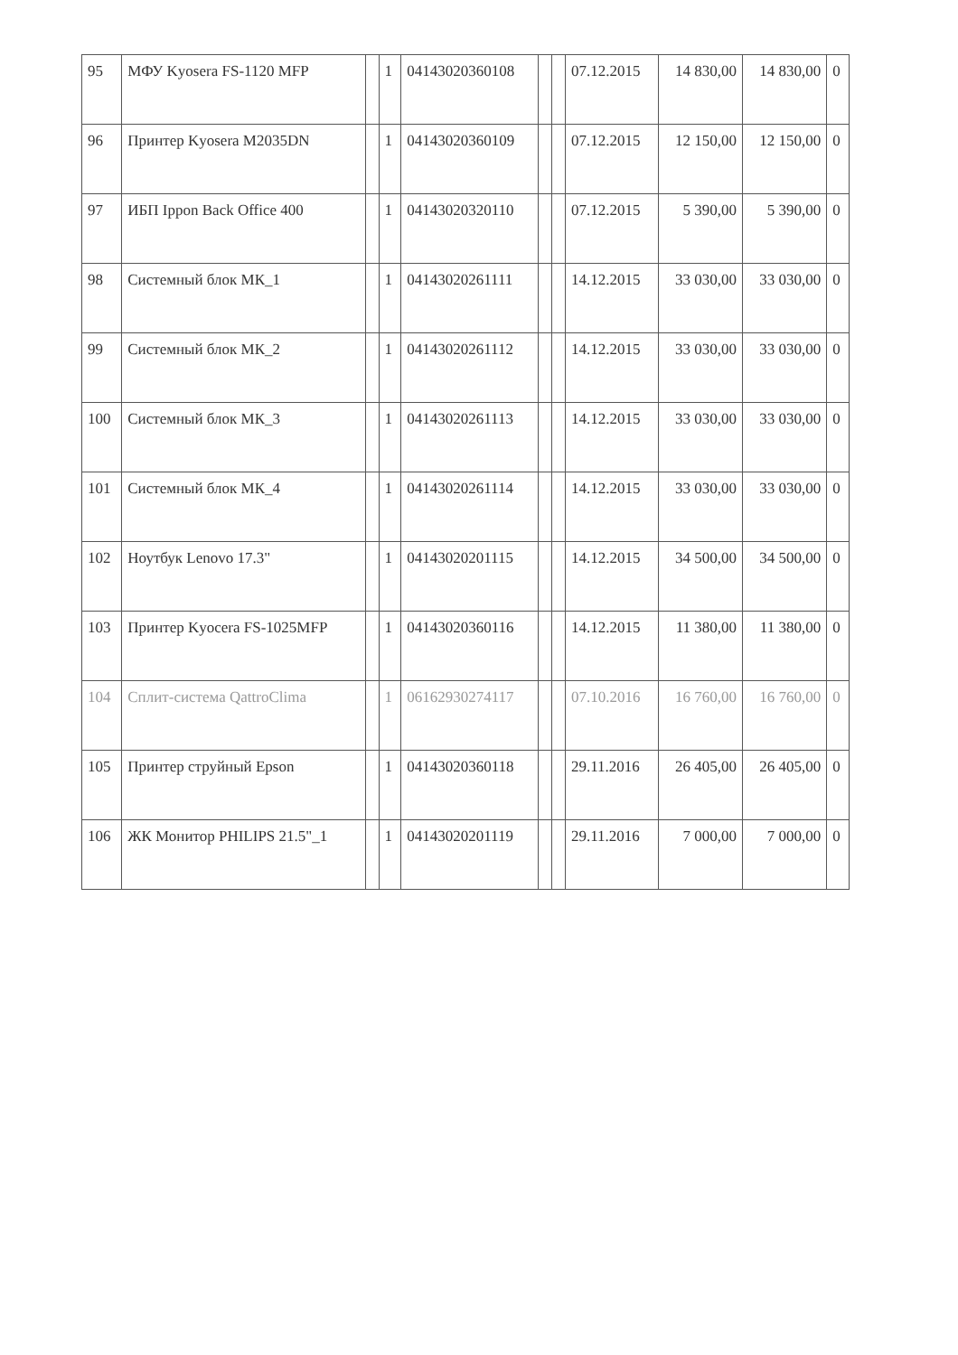| 95 | МФУ Kyosera FS-1120 MFP | | 1 | 04143020360108 | | | 07.12.2015 | 14 830,00 | 14 830,00 | 0 |
| 96 | Принтер Kyosera M2035DN | | 1 | 04143020360109 | | | 07.12.2015 | 12 150,00 | 12 150,00 | 0 |
| 97 | ИБП Ippon Back Office 400 | | 1 | 04143020320110 | | | 07.12.2015 | 5 390,00 | 5 390,00 | 0 |
| 98 | Системный блок МК_1 | | 1 | 04143020261111 | | | 14.12.2015 | 33 030,00 | 33 030,00 | 0 |
| 99 | Системный блок МК_2 | | 1 | 04143020261112 | | | 14.12.2015 | 33 030,00 | 33 030,00 | 0 |
| 100 | Системный блок МК_3 | | 1 | 04143020261113 | | | 14.12.2015 | 33 030,00 | 33 030,00 | 0 |
| 101 | Системный блок МК_4 | | 1 | 04143020261114 | | | 14.12.2015 | 33 030,00 | 33 030,00 | 0 |
| 102 | Ноутбук Lenovo 17.3" | | 1 | 04143020201115 | | | 14.12.2015 | 34 500,00 | 34 500,00 | 0 |
| 103 | Принтер Kyocera FS-1025MFP | | 1 | 04143020360116 | | | 14.12.2015 | 11 380,00 | 11 380,00 | 0 |
| 104 | Сплит-система QattroClima | | 1 | 06162930274117 | | | 07.10.2016 | 16 760,00 | 16 760,00 | 0 |
| 105 | Принтер струйный Epson | | 1 | 04143020360118 | | | 29.11.2016 | 26 405,00 | 26 405,00 | 0 |
| 106 | ЖК Монитор PHILIPS 21.5"_1 | | 1 | 04143020201119 | | | 29.11.2016 | 7 000,00 | 7 000,00 | 0 |